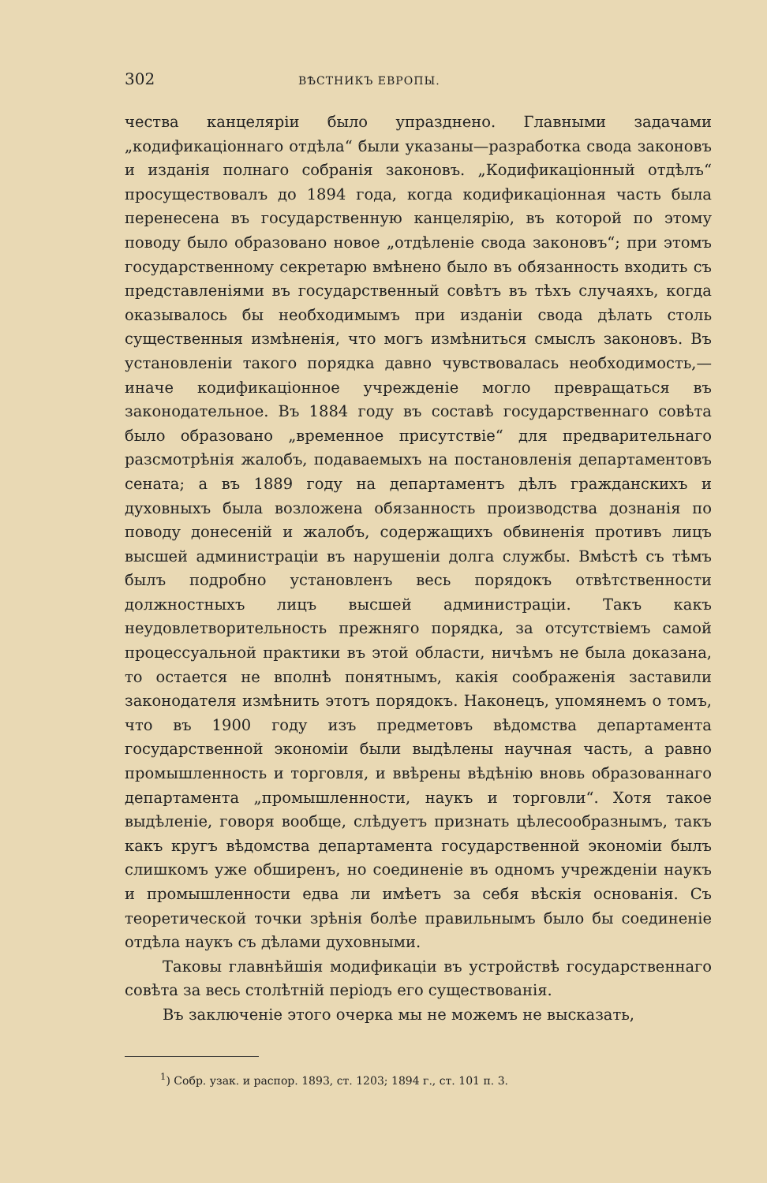302 ВѢСТНИКЪ ЕВРОПЫ.
чества канцеляріи было упразднено. Главными задачами „кодификаціоннаго отдѣла“ были указаны—разработка свода законовъ и изданія полнаго собранія законовъ. „Кодификаціонный отдѣлъ“ просуществовалъ до 1894 года, когда кодификаціонная часть была перенесена въ государственную канцелярію, въ которой по этому поводу было образовано новое „отдѣленіе свода законовъ“; при этомъ государственному секретарю вмѣнено было въ обязанность входить съ представленіями въ государственный совѣтъ въ тѣхъ случаяхъ, когда оказывалось бы необходимымъ при изданіи свода дѣлать столь существенныя измѣненія, что могъ измѣниться смыслъ законовъ. Въ установленіи такого порядка давно чувствовалась необходимость,—иначе кодификаціонное учрежденіе могло превращаться въ законодательное. Въ 1884 году въ составѣ государственнаго совѣта было образовано „временное присутствіе“ для предварительнаго разсмотрѣнія жалобъ, подаваемыхъ на постановленія департаментовъ сената; а въ 1889 году на департаментъ дѣлъ гражданскихъ и духовныхъ была возложена обязанность производства дознанія по поводу донесеній и жалобъ, содержащихъ обвиненія противъ лицъ высшей администраціи въ нарушеніи долга службы. Вмѣстѣ съ тѣмъ былъ подробно установленъ весь порядокъ отвѣтственности должностныхъ лицъ высшей администраціи. Такъ какъ неудовлетворительность прежняго порядка, за отсутствіемъ самой процессуальной практики въ этой области, ничѣмъ не была доказана, то остается не вполнѣ понятнымъ, какія соображенія заставили законодателя измѣнить этотъ порядокъ. Наконецъ, упомянемъ о томъ, что въ 1900 году изъ предметовъ вѣдомства департамента государственной экономіи были выдѣлены научная часть, а равно промышленность и торговля, и ввѣрены вѣдѣнію вновь образованнаго департамента „промышленности, наукъ и торговли“. Хотя такое выдѣленіе, говоря вообще, слѣдуетъ признать цѣлесообразнымъ, такъ какъ кругъ вѣдомства департамента государственной экономіи былъ слишкомъ уже обширенъ, но соединеніе въ одномъ учрежденіи наукъ и промышленности едва ли имѣетъ за себя вѣскія основанія. Съ теоретической точки зрѣнія болѣе правильнымъ было бы соединеніе отдѣла наукъ съ дѣлами духовными.
Таковы главнѣйшія модификаціи въ устройствѣ государственнаго совѣта за весь столѣтній періодъ его существованія.
Въ заключеніе этого очерка мы не можемъ не высказать,
<sup>1</sup>) Собр. узак. и распор. 1893, ст. 1203; 1894 г., ст. 101 п. 3.